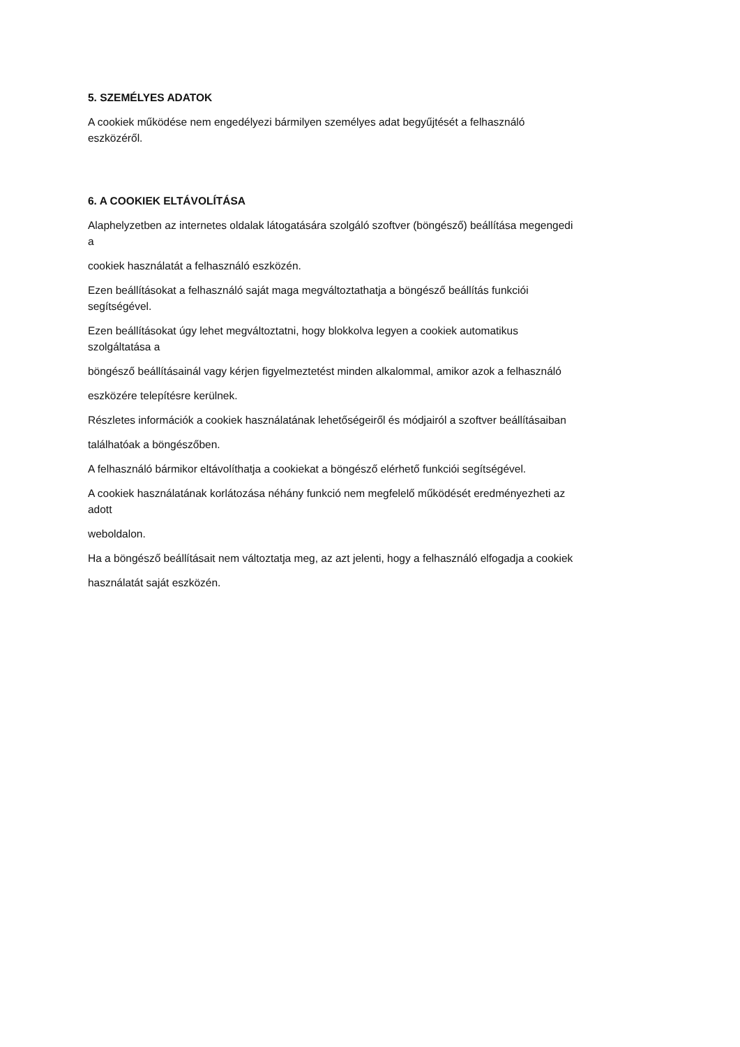5. SZEMÉLYES ADATOK
A cookiek működése nem engedélyezi bármilyen személyes adat begyűjtését a felhasználó
eszközéről.
6. A COOKIEK ELTÁVOLÍTÁSA
Alaphelyzetben az internetes oldalak látogatására szolgáló szoftver (böngésző) beállítása megengedi
a
cookiek használatát a felhasználó eszközén.
Ezen beállításokat a felhasználó saját maga megváltoztathatja a böngésző beállítás funkciói
segítségével.
Ezen beállításokat úgy lehet megváltoztatni, hogy blokkolva legyen a cookiek automatikus
szolgáltatása a
böngésző beállításainál vagy kérjen figyelmeztetést minden alkalommal, amikor azok a felhasználó
eszközére telepítésre kerülnek.
Részletes információk a cookiek használatának lehetőségeiről és módjairól a szoftver beállításaiban
találhatóak a böngészőben.
A felhasználó bármikor eltávolíthatja a cookiekat a böngésző elérhető funkciói segítségével.
A cookiek használatának korlátozása néhány funkció nem megfelelő működését eredményezheti az
adott
weboldalon.
Ha a böngésző beállításait nem változtatja meg, az azt jelenti, hogy a felhasználó elfogadja a cookiek
használatát saját eszközén.